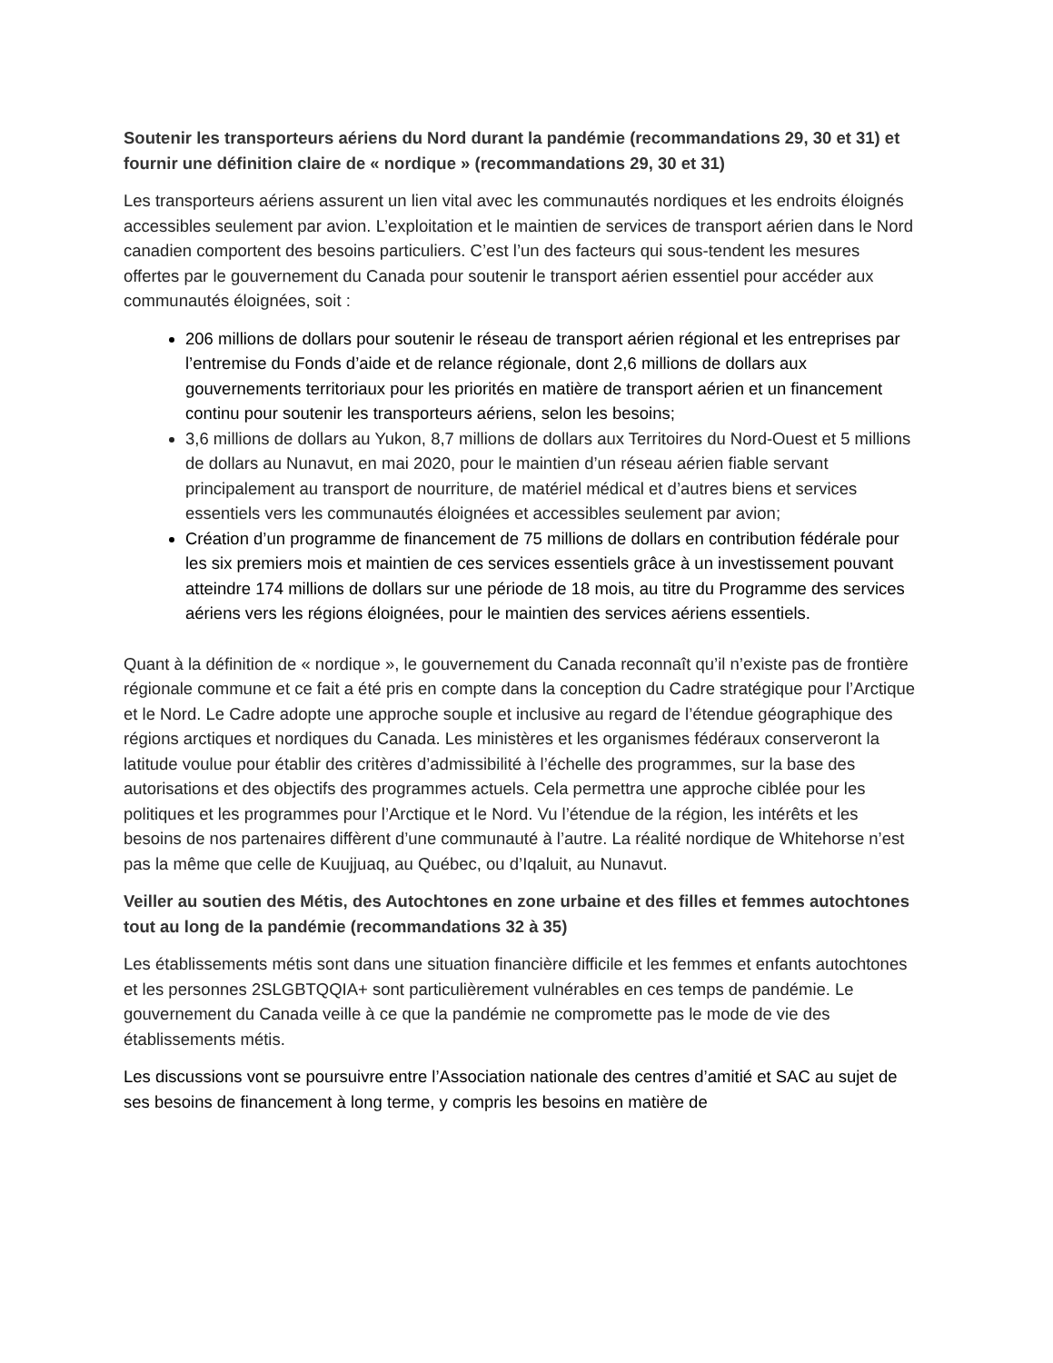Soutenir les transporteurs aériens du Nord durant la pandémie (recommandations 29, 30 et 31) et fournir une définition claire de « nordique » (recommandations 29, 30 et 31)
Les transporteurs aériens assurent un lien vital avec les communautés nordiques et les endroits éloignés accessibles seulement par avion. L’exploitation et le maintien de services de transport aérien dans le Nord canadien comportent des besoins particuliers. C’est l’un des facteurs qui sous-tendent les mesures offertes par le gouvernement du Canada pour soutenir le transport aérien essentiel pour accéder aux communautés éloignées, soit :
206 millions de dollars pour soutenir le réseau de transport aérien régional et les entreprises par l’entremise du Fonds d’aide et de relance régionale, dont 2,6 millions de dollars aux gouvernements territoriaux pour les priorités en matière de transport aérien et un financement continu pour soutenir les transporteurs aériens, selon les besoins;
3,6 millions de dollars au Yukon, 8,7 millions de dollars aux Territoires du Nord-Ouest et 5 millions de dollars au Nunavut, en mai 2020, pour le maintien d’un réseau aérien fiable servant principalement au transport de nourriture, de matériel médical et d’autres biens et services essentiels vers les communautés éloignées et accessibles seulement par avion;
Création d’un programme de financement de 75 millions de dollars en contribution fédérale pour les six premiers mois et maintien de ces services essentiels grâce à un investissement pouvant atteindre 174 millions de dollars sur une période de 18 mois, au titre du Programme des services aériens vers les régions éloignées, pour le maintien des services aériens essentiels.
Quant à la définition de « nordique », le gouvernement du Canada reconnaît qu’il n’existe pas de frontière régionale commune et ce fait a été pris en compte dans la conception du Cadre stratégique pour l’Arctique et le Nord. Le Cadre adopte une approche souple et inclusive au regard de l’étendue géographique des régions arctiques et nordiques du Canada. Les ministères et les organismes fédéraux conserveront la latitude voulue pour établir des critères d’admissibilité à l’échelle des programmes, sur la base des autorisations et des objectifs des programmes actuels. Cela permettra une approche ciblée pour les politiques et les programmes pour l’Arctique et le Nord. Vu l’étendue de la région, les intérêts et les besoins de nos partenaires diffèrent d’une communauté à l’autre. La réalité nordique de Whitehorse n’est pas la même que celle de Kuujjuaq, au Québec, ou d’Iqaluit, au Nunavut.
Veiller au soutien des Métis, des Autochtones en zone urbaine et des filles et femmes autochtones tout au long de la pandémie (recommandations 32 à 35)
Les établissements métis sont dans une situation financière difficile et les femmes et enfants autochtones et les personnes 2SLGBTQQIA+ sont particulièrement vulnérables en ces temps de pandémie. Le gouvernement du Canada veille à ce que la pandémie ne compromette pas le mode de vie des établissements métis.
Les discussions vont se poursuivre entre l’Association nationale des centres d’amitié et SAC au sujet de ses besoins de financement à long terme, y compris les besoins en matière de